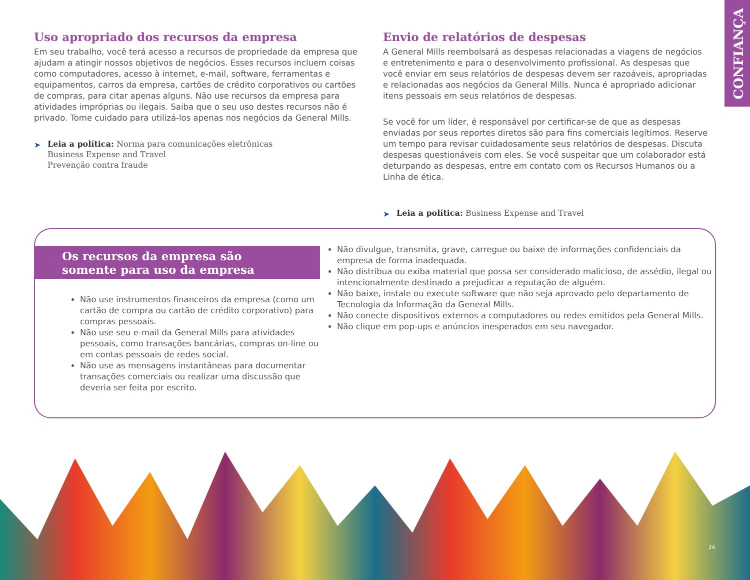CONFIANÇA
Uso apropriado dos recursos da empresa
Em seu trabalho, você terá acesso a recursos de propriedade da empresa que ajudam a atingir nossos objetivos de negócios. Esses recursos incluem coisas como computadores, acesso à internet, e-mail, software, ferramentas e equipamentos, carros da empresa, cartões de crédito corporativos ou cartões de compras, para citar apenas alguns. Não use recursos da empresa para atividades impróprias ou ilegais. Saiba que o seu uso destes recursos não é privado. Tome cuidado para utilizá-los apenas nos negócios da General Mills.
➤ Leia a política: Norma para comunicações eletrônicas
Business Expense and Travel
Prevenção contra fraude
Envio de relatórios de despesas
A General Mills reembolsará as despesas relacionadas a viagens de negócios e entretenimento e para o desenvolvimento profissional. As despesas que você enviar em seus relatórios de despesas devem ser razoáveis, apropriadas e relacionadas aos negócios da General Mills. Nunca é apropriado adicionar itens pessoais em seus relatórios de despesas.
Se você for um líder, é responsável por certificar-se de que as despesas enviadas por seus reportes diretos são para fins comerciais legítimos. Reserve um tempo para revisar cuidadosamente seus relatórios de despesas. Discuta despesas questionáveis com eles. Se você suspeitar que um colaborador está deturpando as despesas, entre em contato com os Recursos Humanos ou a Linha de ética.
➤ Leia a política: Business Expense and Travel
Os recursos da empresa são somente para uso da empresa
Não use instrumentos financeiros da empresa (como um cartão de compra ou cartão de crédito corporativo) para compras pessoais.
Não use seu e-mail da General Mills para atividades pessoais, como transações bancárias, compras on-line ou em contas pessoais de redes social.
Não use as mensagens instantâneas para documentar transações comerciais ou realizar uma discussão que deveria ser feita por escrito.
Não divulgue, transmita, grave, carregue ou baixe de informações confidenciais da empresa de forma inadequada.
Não distribua ou exiba material que possa ser considerado malicioso, de assédio, ilegal ou intencionalmente destinado a prejudicar a reputação de alguém.
Não baixe, instale ou execute software que não seja aprovado pelo departamento de Tecnologia da Informação da General Mills.
Não conecte dispositivos externos a computadores ou redes emitidos pela General Mills.
Não clique em pop-ups e anúncios inesperados em seu navegador.
24